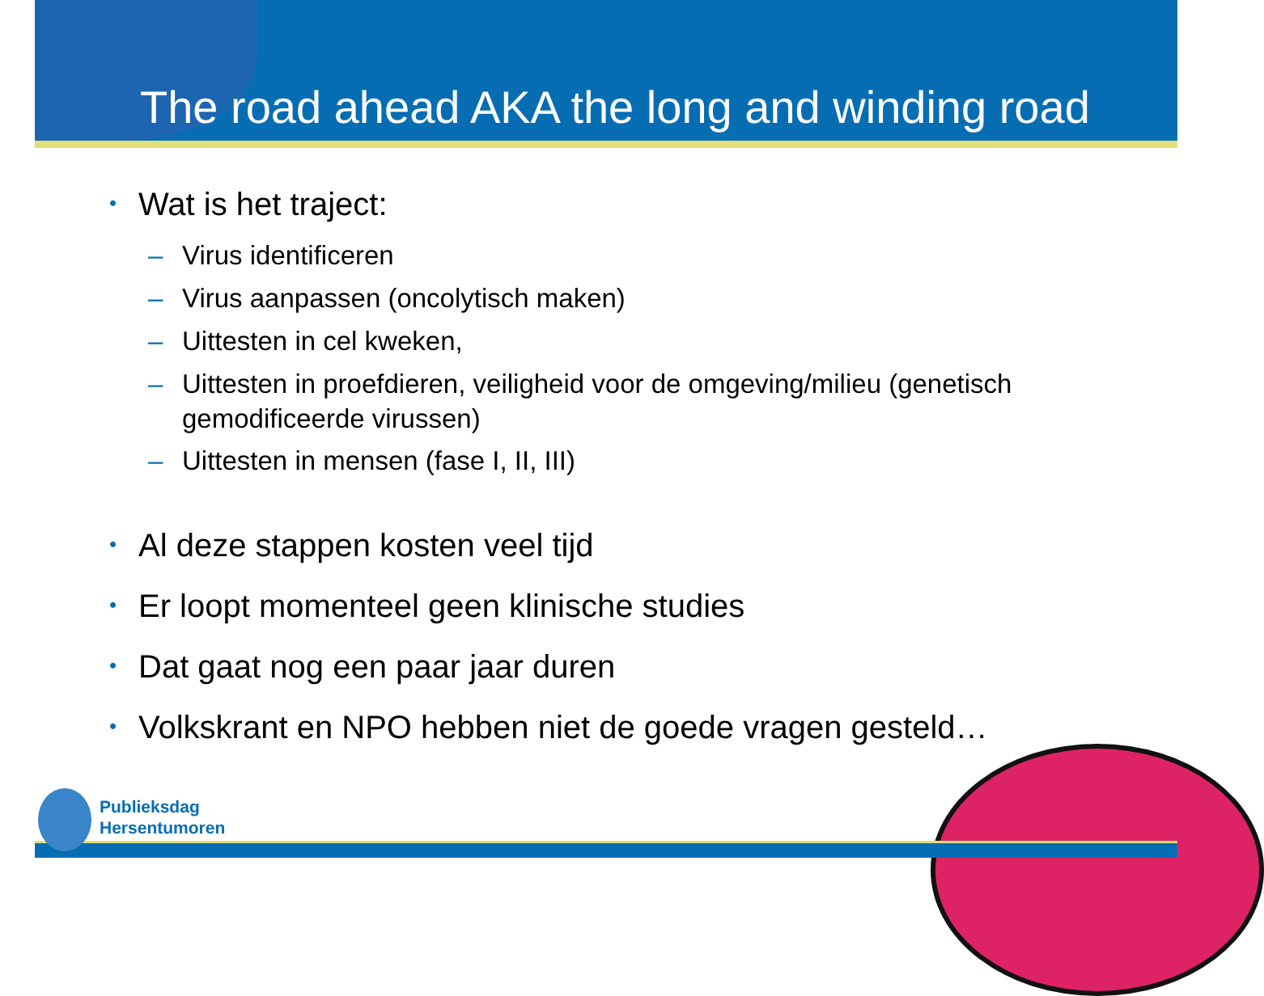The road ahead AKA the long and winding road
• Wat is het traject:
– Virus identificeren
– Virus aanpassen (oncolytisch maken)
– Uittesten in cel kweken,
– Uittesten in proefdieren, veiligheid voor de omgeving/milieu (genetisch
gemodificeerde virussen)
– Uittesten in mensen (fase I, II, III)
• Al deze stappen kosten veel tijd
• Er loopt momenteel geen klinische studies
• Dat gaat nog een paar jaar duren
• Volkskrant en NPO hebben niet de goede vragen gesteld…
Publieksdag
Hersentumoren